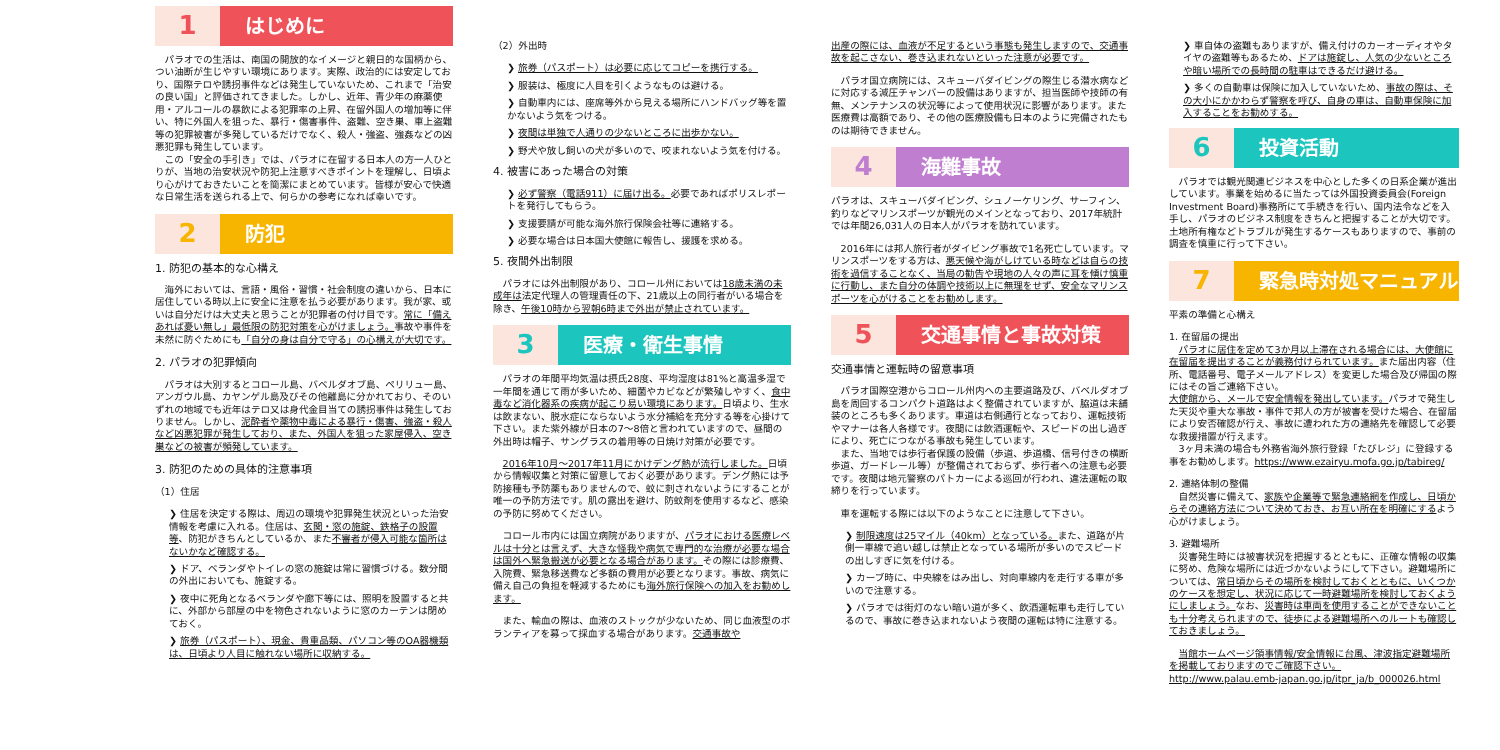1
はじめに
　パラオでの生活は、南国の開放的なイメージと親日的な国柄から、つい油断が生じやすい環境にあります。実際、政治的には安定しており、国際テロや誘拐事件などは発生していないため、これまで「治安の良い国」と評価されてきました。しかし、近年、青少年の麻薬使用・アルコールの暴飲による犯罪率の上昇、在留外国人の増加等に伴い、特に外国人を狙った、暴行・傷害事件、盗難、空き巣、車上盗難等の犯罪被害が多発しているだけでなく、殺人・強盗、強姦などの凶悪犯罪も発生しています。
　この「安全の手引き」では、パラオに在留する日本人の方一人ひとりが、当地の治安状況や防犯上注意すべきポイントを理解し、日頃より心がけておきたいことを簡潔にまとめています。皆様が安心で快適な日常生活を送られる上で、何らかの参考になれば幸いです。
2
防犯
1. 防犯の基本的な心構え
　海外においては、言語・風俗・習慣・社会制度の違いから、日本に居住している時以上に安全に注意を払う必要があります。我が家、或いは自分だけは大丈夫と思うことが犯罪者の付け目です。常に「備えあれば憂い無し」最低限の防犯対策を心がけましょう。事故や事件を未然に防ぐためにも「自分の身は自分で守る」の心構えが大切です。
2. パラオの犯罪傾向
　パラオは大別するとコロール島、バベルダオブ島、ペリリュー島、アンガウル島、カヤンゲル島及びその他離島に分かれており、そのいずれの地域でも近年はテロ又は身代金目当ての誘拐事件は発生しておりません。しかし、泥酔者や薬物中毒による暴行・傷害、強盗・殺人など凶悪犯罪が発生しており、また、外国人を狙った家屋侵入、空き巣などの被害が頻発しています。
3. 防犯のための具体的注意事項
（1）住居
❯ 住居を決定する際は、周辺の環境や犯罪発生状況といった治安情報を考慮に入れる。住居は、玄関・窓の施錠、鉄格子の設置等、防犯がきちんとしているか、また不審者が侵入可能な箇所はないかなど確認する。
❯ ドア、ベランダやトイレの窓の施錠は常に習慣づける。数分間の外出においても、施錠する。
❯ 夜中に死角となるベランダや廊下等には、照明を設置すると共に、外部から部屋の中を物色されないように窓のカーテンは閉めておく。
❯ 旅券（パスポート）、現金、貴重品類、パソコン等のOA器機類は、日頃より人目に触れない場所に収納する。
（2）外出時
❯ 旅券（パスポート）は必要に応じてコピーを携行する。
❯ 服装は、極度に人目を引くようなものは避ける。
❯ 自動車内には、座席等外から見える場所にハンドバッグ等を置かないよう気をつける。
❯ 夜間は単独で人通りの少ないところに出歩かない。
❯ 野犬や放し飼いの犬が多いので、咬まれないよう気を付ける。
4. 被害にあった場合の対策
❯ 必ず警察（電話911）に届け出る。必要であればポリスレポートを発行してもらう。
❯ 支援要請が可能な海外旅行保険会社等に連絡する。
❯ 必要な場合は日本国大使館に報告し、援護を求める。
5. 夜間外出制限
　パラオには外出制限があり、コロール州においては18歳未満の未成年は法定代理人の管理責任の下、21歳以上の同行者がいる場合を除き、午後10時から翌朝6時まで外出が禁止されています。
3
医療・衛生事情
　パラオの年間平均気温は摂氏28度、平均湿度は81%と高温多湿で一年間を通じて雨が多いため、細菌やカビなどが繁殖しやすく、食中毒など消化器系の疾病が起こり易い環境にあります。日頃より、生水は飲まない、脱水症にならないよう水分補給を充分する等を心掛けて下さい。また紫外線が日本の7〜8倍と言われていますので、昼間の外出時は帽子、サングラスの着用等の日焼け対策が必要です。
　2016年10月〜2017年11月にかけデング熱が流行しました。日頃から情報収集と対策に留意しておく必要があります。デング熱には予防接種も予防薬もありませんので、蚊に刺されないようにすることが唯一の予防方法です。肌の露出を避け、防蚊剤を使用するなど、感染の予防に努めてください。
　コロール市内には国立病院がありますが、パラオにおける医療レベルは十分とは言えず、大きな怪我や病気で専門的な治療が必要な場合は国外へ緊急搬送が必要となる場合があります。その際には診療費、入院費、緊急移送費など多額の費用が必要となります。事故、病気に備え自己の負担を軽減するためにも海外旅行保険への加入をお勧めします。
　また、輸血の際は、血液のストックが少ないため、同じ血液型のボランティアを募って採血する場合があります。交通事故や
出産の際には、血液が不足するという事態も発生しますので、交通事故を起こさない、巻き込まれないといった注意が必要です。
　パラオ国立病院には、スキューバダイビングの際生じる潜水病などに対応する減圧チャンバーの設備はありますが、担当医師や技師の有無、メンテナンスの状況等によって使用状況に影響があります。また医療費は高額であり、その他の医療設備も日本のように完備されたものは期待できません。
4
海難事故
パラオは、スキューバダイビング、シュノーケリング、サーフィン、釣りなどマリンスポーツが観光のメインとなっており、2017年統計では年間26,031人の日本人がパラオを訪れています。
　2016年には邦人旅行者がダイビング事故で1名死亡しています。マリンスポーツをする方は、悪天候や海がしけている時などは自らの技術を過信することなく、当局の勧告や現地の人々の声に耳を傾け慎重に行動し、また自分の体調や技術以上に無理をせず、安全なマリンスポーツを心がけることをお勧めします。
5
交通事情と事故対策
交通事情と運転時の留意事項
　パラオ国際空港からコロール州内への主要道路及び、バベルダオブ島を周回するコンパクト道路はよく整備されていますが、脇道は未舗装のところも多くあります。車道は右側通行となっており、運転技術やマナーは各人各様です。夜間には飲酒運転や、スピードの出し過ぎにより、死亡につながる事故も発生しています。
　また、当地では歩行者保護の設備（歩道、歩道橋、信号付きの横断歩道、ガードレール等）が整備されておらず、歩行者への注意も必要です。夜間は地元警察のパトカーによる巡回が行われ、違法運転の取締りを行っています。
　車を運転する際には以下のようなことに注意して下さい。
❯ 制限速度は25マイル（40km）となっている。また、道路が片側一車線で追い越しは禁止となっている場所が多いのでスピードの出しすぎに気を付ける。
❯ カーブ時に、中央線をはみ出し、対向車線内を走行する車が多いので注意する。
❯ パラオでは街灯のない暗い道が多く、飲酒運転車も走行しているので、事故に巻き込まれないよう夜間の運転は特に注意する。
❯ 車自体の盗難もありますが、備え付けのカーオーディオやタイヤの盗難等もあるため、ドアは施錠し、人気の少ないところや暗い場所での長時間の駐車はできるだけ避ける。
❯ 多くの自動車は保険に加入していないため、事故の際は、その大小にかかわらず警察を呼び、自身の車は、自動車保険に加入することをお勧めする。
6
投資活動
　パラオでは観光関連ビジネスを中心とした多くの日系企業が進出しています。事業を始めるに当たっては外国投資委員会(Foreign Investment Board)事務所にて手続きを行い、国内法令などを入手し、パラオのビジネス制度をきちんと把握することが大切です。土地所有権などトラブルが発生するケースもありますので、事前の調査を慎重に行って下さい。
7
緊急時対処マニュアル
平素の準備と心構え
1. 在留届の提出
　パラオに居住を定めて3か月以上滞在される場合には、大使館に在留届を提出することが義務付けられています。また届出内容（住所、電話番号、電子メールアドレス）を変更した場合及び帰国の際にはその旨ご連絡下さい。
大使館から、メールで安全情報を発出しています。パラオで発生した天災や重大な事故・事件で邦人の方が被害を受けた場合、在留届により安否確認が行え、事故に遭われた方の連絡先を確認して必要な救援措置が行えます。
　3ヶ月未満の場合も外務省海外旅行登録「たびレジ」に登録する事をお勧めします。https://www.ezairyu.mofa.go.jp/tabireg/
2. 連絡体制の整備
　自然災害に備えて、家族や企業等で緊急連絡網を作成し、日頃からその連絡方法について決めておき、お互い所在を明確にするよう心がけましょう。
3. 避難場所
　災害発生時には被害状況を把握するとともに、正確な情報の収集に努め、危険な場所には近づかないようにして下さい。避難場所については、常日頃からその場所を検討しておくとともに、いくつかのケースを想定し、状況に応じて一時避難場所を検討しておくようにしましょう。なお、災害時は車両を使用することができないことも十分考えられますので、徒歩による避難場所へのルートも確認しておきましょう。
　当館ホームページ領事情報/安全情報に台風、津波指定避難場所を掲載しておりますのでご確認下さい。
http://www.palau.emb-japan.go.jp/itpr_ja/b_000026.html